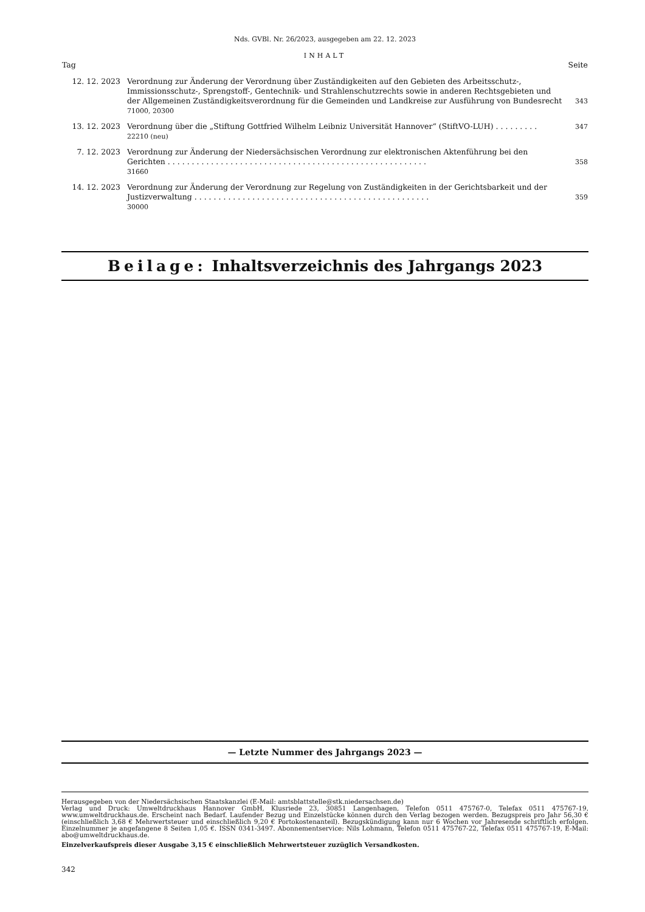Nds. GVBl. Nr. 26/2023, ausgegeben am 22. 12. 2023
INHALT
| Tag | | Seite |
| --- | --- | --- |
| 12. 12. 2023 | Verordnung zur Änderung der Verordnung über Zuständigkeiten auf den Gebieten des Arbeitsschutz-, Immissionsschutz-, Sprengstoff-, Gentechnik- und Strahlenschutzrechts sowie in anderen Rechtsgebieten und der Allgemeinen Zuständigkeitsverordnung für die Gemeinden und Landkreise zur Ausführung von Bundesrecht 71000, 20300 | 343 |
| 13. 12. 2023 | Verordnung über die „Stiftung Gottfried Wilhelm Leibniz Universität Hannover“ (StiftVO-LUH) . . . . . . . . . 22210 (neu) | 347 |
| 7. 12. 2023 | Verordnung zur Änderung der Niedersächsischen Verordnung zur elektronischen Aktenführung bei den Gerichten . . . . . . . . . . . . . . . . . . . . . . . . . . . . . . . . . . . . . . . . . . . . . . . . . . . . . . 31660 | 358 |
| 14. 12. 2023 | Verordnung zur Änderung der Verordnung zur Regelung von Zuständigkeiten in der Gerichtsbarkeit und der Justizverwaltung . . . . . . . . . . . . . . . . . . . . . . . . . . . . . . . . . . . . . . . . . . . . . . . . . 30000 | 359 |
Beilage: Inhaltsverzeichnis des Jahrgangs 2023
— Letzte Nummer des Jahrgangs 2023 —
Herausgegeben von der Niedersächsischen Staatskanzlei (E-Mail: amtsblattstelle@stk.niedersachsen.de)
Verlag und Druck: Umweltdruckhaus Hannover GmbH, Klusriede 23, 30851 Langenhagen, Telefon 0511 475767-0, Telefax 0511 475767-19, www.umweltdruckhaus.de. Erscheint nach Bedarf. Laufender Bezug und Einzelstücke können durch den Verlag bezogen werden. Bezugspreis pro Jahr 56,30 € (einschließlich 3,68 € Mehrwertsteuer und einschließlich 9,20 € Portokostenanteil). Bezugskündigung kann nur 6 Wochen vor Jahresende schriftlich erfolgen. Einzelnummer je angefangene 8 Seiten 1,05 €. ISSN 0341-3497. Abonnementservice: Nils Lohmann, Telefon 0511 475767-22, Telefax 0511 475767-19, E-Mail: abo@umweltdruckhaus.de.
Einzelverkaufspreis dieser Ausgabe 3,15 € einschließlich Mehrwertsteuer zuzüglich Versandkosten.
342